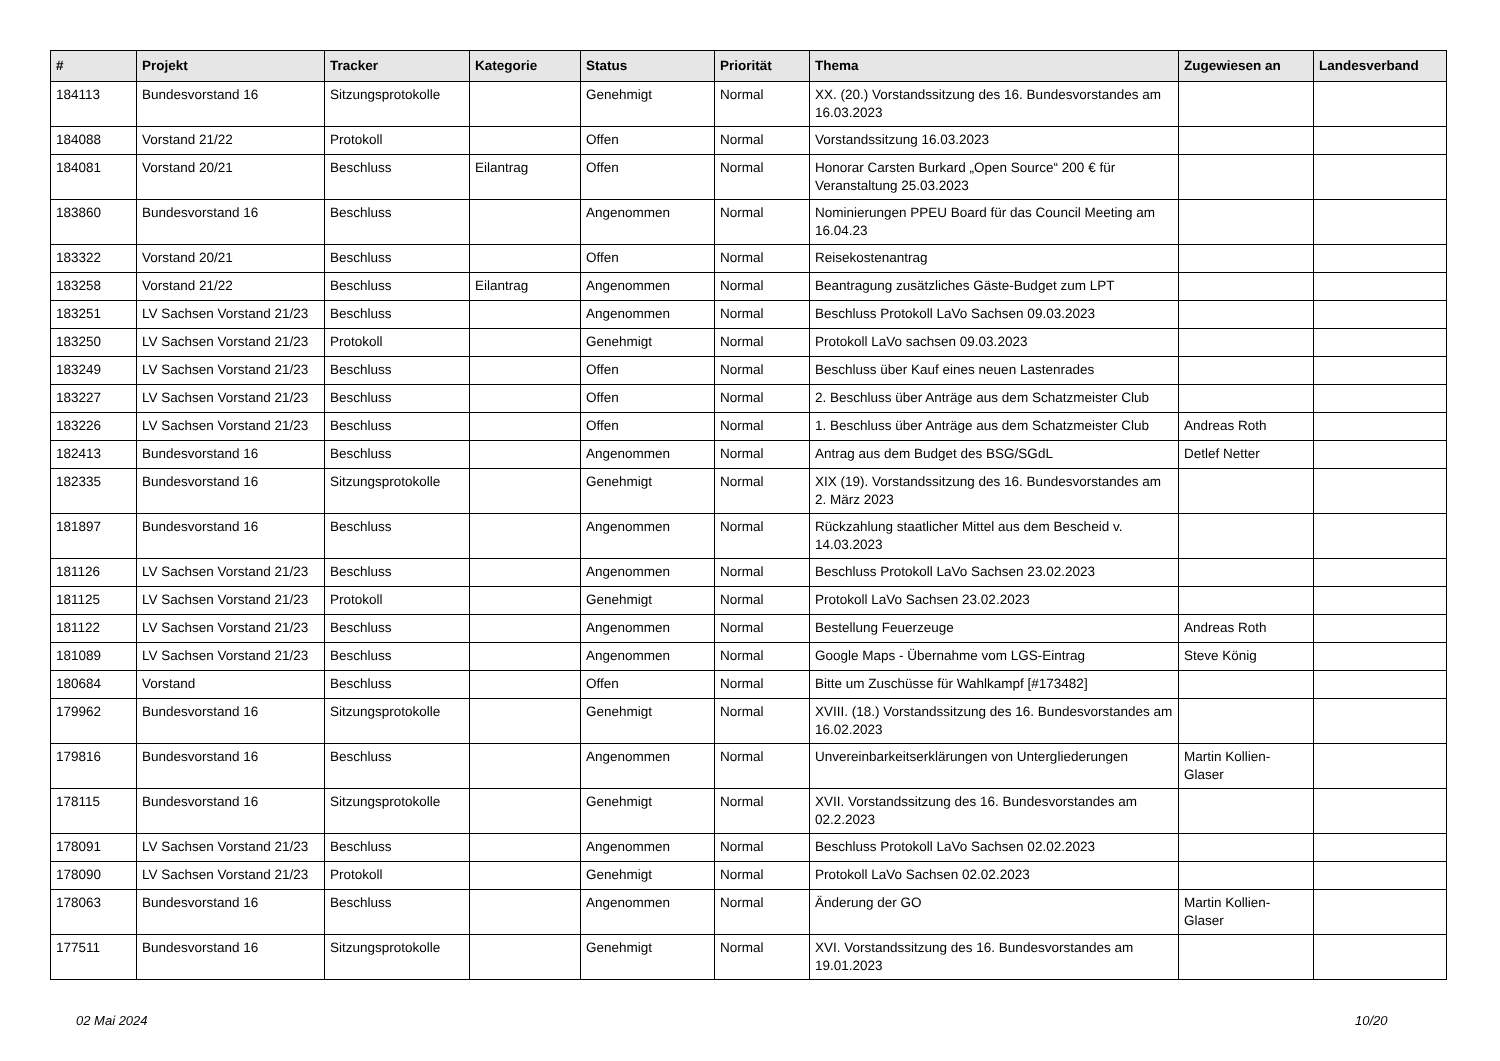| # | Projekt | Tracker | Kategorie | Status | Priorität | Thema | Zugewiesen an | Landesverband |
| --- | --- | --- | --- | --- | --- | --- | --- | --- |
| 184113 | Bundesvorstand 16 | Sitzungsprotokolle | | Genehmigt | Normal | XX. (20.) Vorstandssitzung des 16. Bundesvorstandes am 16.03.2023 | | |
| 184088 | Vorstand 21/22 | Protokoll | | Offen | Normal | Vorstandssitzung 16.03.2023 | | |
| 184081 | Vorstand 20/21 | Beschluss | Eilantrag | Offen | Normal | Honorar Carsten Burkard „Open Source“ 200 € für Veranstaltung 25.03.2023 | | |
| 183860 | Bundesvorstand 16 | Beschluss | | Angenommen | Normal | Nominierungen PPEU Board für das Council Meeting am 16.04.23 | | |
| 183322 | Vorstand 20/21 | Beschluss | | Offen | Normal | Reisekostenantrag | | |
| 183258 | Vorstand 21/22 | Beschluss | Eilantrag | Angenommen | Normal | Beantragung zusätzliches Gäste-Budget zum LPT | | |
| 183251 | LV Sachsen Vorstand 21/23 | Beschluss | | Angenommen | Normal | Beschluss Protokoll LaVo Sachsen 09.03.2023 | | |
| 183250 | LV Sachsen Vorstand 21/23 | Protokoll | | Genehmigt | Normal | Protokoll LaVo sachsen 09.03.2023 | | |
| 183249 | LV Sachsen Vorstand 21/23 | Beschluss | | Offen | Normal | Beschluss über Kauf eines neuen Lastenrades | | |
| 183227 | LV Sachsen Vorstand 21/23 | Beschluss | | Offen | Normal | 2. Beschluss über Anträge aus dem Schatzmeister Club | | |
| 183226 | LV Sachsen Vorstand 21/23 | Beschluss | | Offen | Normal | 1. Beschluss über Anträge aus dem Schatzmeister Club | Andreas Roth | |
| 182413 | Bundesvorstand 16 | Beschluss | | Angenommen | Normal | Antrag aus dem Budget des BSG/SGdL | Detlef Netter | |
| 182335 | Bundesvorstand 16 | Sitzungsprotokolle | | Genehmigt | Normal | XIX (19). Vorstandssitzung des 16. Bundesvorstandes am 2. März 2023 | | |
| 181897 | Bundesvorstand 16 | Beschluss | | Angenommen | Normal | Rückzahlung staatlicher Mittel aus dem Bescheid v. 14.03.2023 | | |
| 181126 | LV Sachsen Vorstand 21/23 | Beschluss | | Angenommen | Normal | Beschluss Protokoll LaVo Sachsen 23.02.2023 | | |
| 181125 | LV Sachsen Vorstand 21/23 | Protokoll | | Genehmigt | Normal | Protokoll LaVo Sachsen 23.02.2023 | | |
| 181122 | LV Sachsen Vorstand 21/23 | Beschluss | | Angenommen | Normal | Bestellung Feuerzeuge | Andreas Roth | |
| 181089 | LV Sachsen Vorstand 21/23 | Beschluss | | Angenommen | Normal | Google Maps - Übernahme vom LGS-Eintrag | Steve König | |
| 180684 | Vorstand | Beschluss | | Offen | Normal | Bitte um Zuschüsse für Wahlkampf [#173482] | | |
| 179962 | Bundesvorstand 16 | Sitzungsprotokolle | | Genehmigt | Normal | XVIII. (18.) Vorstandssitzung des 16. Bundesvorstandes am 16.02.2023 | | |
| 179816 | Bundesvorstand 16 | Beschluss | | Angenommen | Normal | Unvereinbarkeitserklärungen von Untergliederungen | Martin Kollien-Glaser | |
| 178115 | Bundesvorstand 16 | Sitzungsprotokolle | | Genehmigt | Normal | XVII. Vorstandssitzung des 16. Bundesvorstandes am 02.2.2023 | | |
| 178091 | LV Sachsen Vorstand 21/23 | Beschluss | | Angenommen | Normal | Beschluss Protokoll LaVo Sachsen 02.02.2023 | | |
| 178090 | LV Sachsen Vorstand 21/23 | Protokoll | | Genehmigt | Normal | Protokoll LaVo Sachsen 02.02.2023 | | |
| 178063 | Bundesvorstand 16 | Beschluss | | Angenommen | Normal | Änderung der GO | Martin Kollien-Glaser | |
| 177511 | Bundesvorstand 16 | Sitzungsprotokolle | | Genehmigt | Normal | XVI. Vorstandssitzung des 16. Bundesvorstandes am 19.01.2023 | | |
02 Mai 2024 10/20